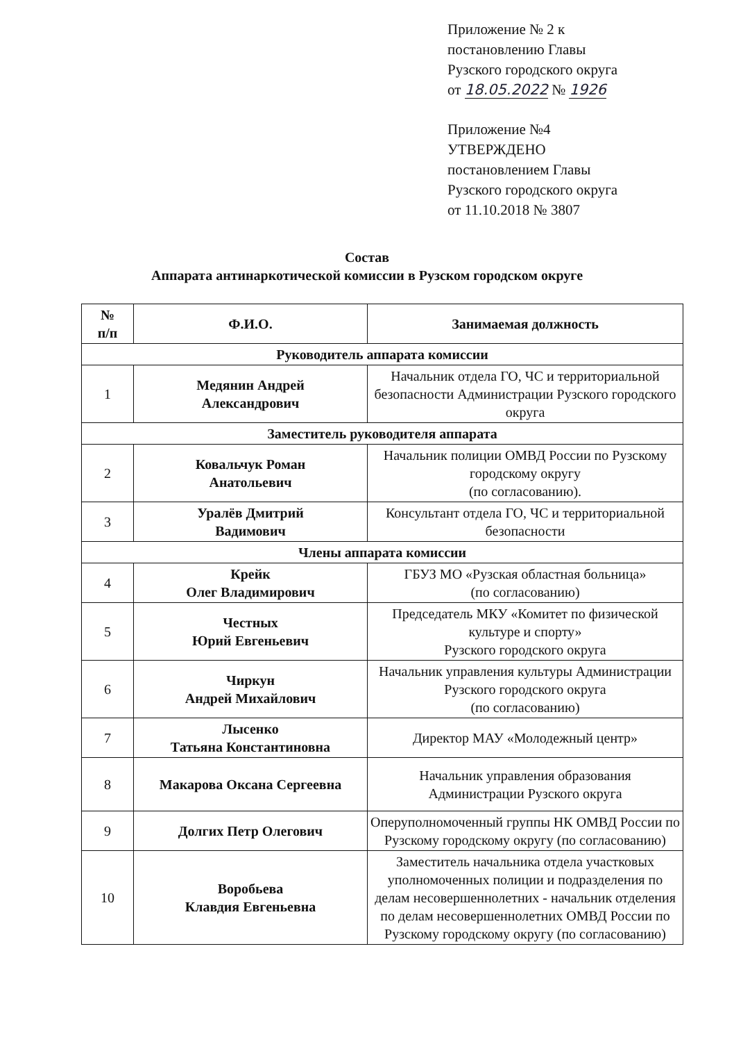Приложение № 2 к
постановлению Главы
Рузского городского округа
от 18.05.2022 № 1926
Приложение №4
УТВЕРЖДЕНО
постановлением Главы
Рузского городского округа
от 11.10.2018 № 3807
Состав
Аппарата антинаркотической комиссии в Рузском городском округе
| № п/п | Ф.И.О. | Занимаемая должность |
| --- | --- | --- |
| Руководитель аппарата комиссии | | |
| 1 | Медянин Андрей Александрович | Начальник отдела ГО, ЧС и территориальной безопасности Администрации Рузского городского округа |
| Заместитель руководителя аппарата | | |
| 2 | Ковальчук Роман Анатольевич | Начальник полиции ОМВД России по Рузскому городскому округу (по согласованию). |
| 3 | Уралёв Дмитрий Вадимович | Консультант отдела ГО, ЧС и территориальной безопасности |
| Члены аппарата комиссии | | |
| 4 | Крейк Олег Владимирович | ГБУЗ МО «Рузская областная больница» (по согласованию) |
| 5 | Честных Юрий Евгеньевич | Председатель МКУ «Комитет по физической культуре и спорту» Рузского городского округа |
| 6 | Чиркун Андрей Михайлович | Начальник управления культуры Администрации Рузского городского округа (по согласованию) |
| 7 | Лысенко Татьяна Константиновна | Директор МАУ «Молодежный центр» |
| 8 | Макарова Оксана Сергеевна | Начальник управления образования Администрации Рузского округа |
| 9 | Долгих Петр Олегович | Оперуполномоченный группы НК ОМВД России по Рузскому городскому округу (по согласованию) |
| 10 | Воробьева Клавдия Евгеньевна | Заместитель начальника отдела участковых уполномоченных полиции и подразделения по делам несовершеннолетних - начальник отделения по делам несовершеннолетних ОМВД России по Рузскому городскому округу (по согласованию) |